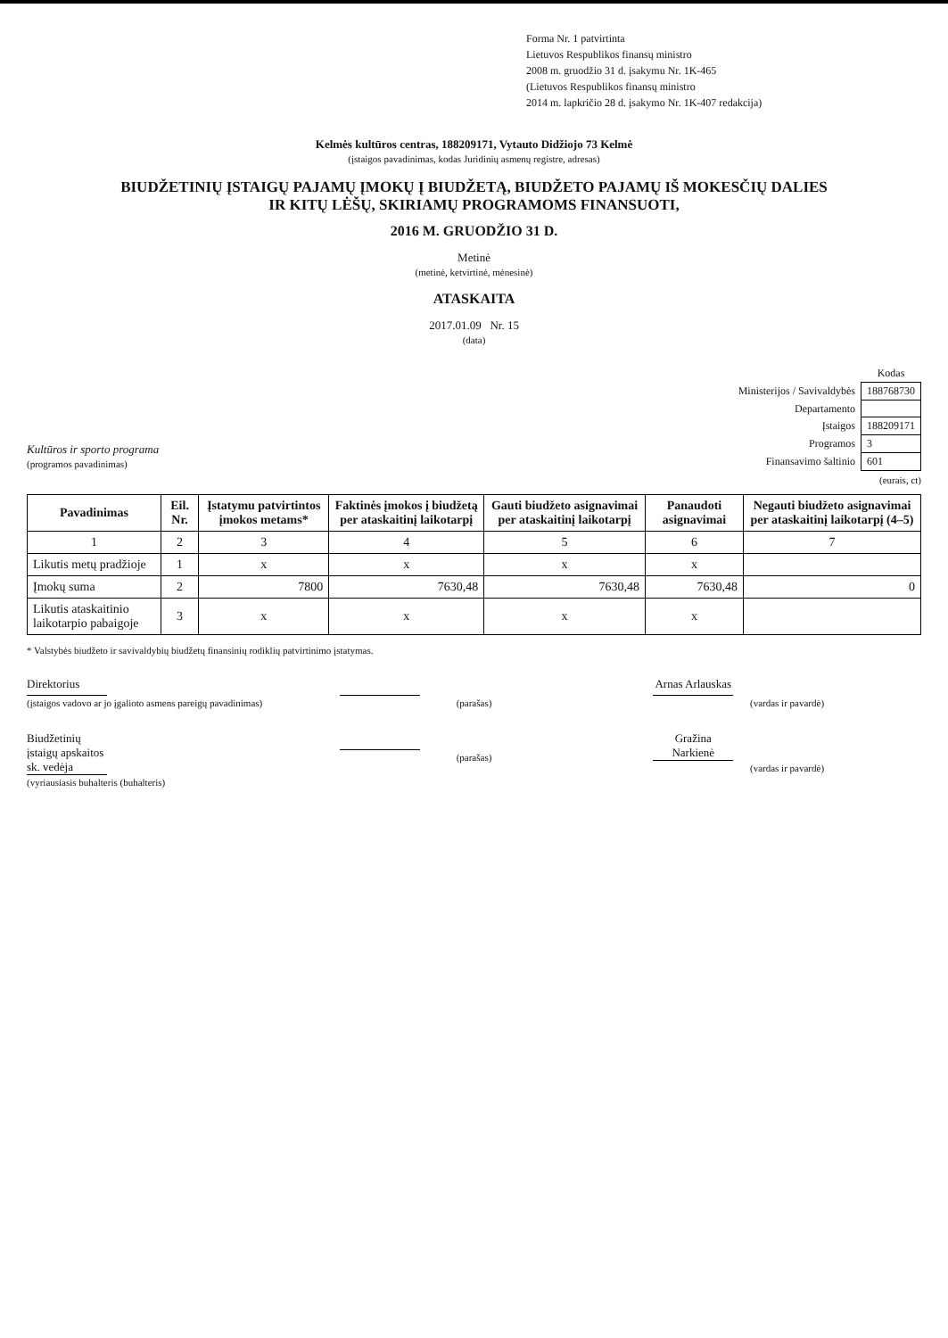Forma Nr. 1 patvirtinta
Lietuvos Respublikos finansų ministro
2008 m. gruodžio 31 d. įsakymu Nr. 1K-465
(Lietuvos Respublikos finansų ministro
2014 m. lapkričio 28 d. įsakymo Nr. 1K-407 redakcija)
Kelmės kultūros centras, 188209171, Vytauto Didžiojo 73 Kelmė
(įstaigos pavadinimas, kodas Juridinių asmenų registre, adresas)
BIUDŽETINIŲ ĮSTAIGŲ PAJAMŲ ĮMOKŲ Į BIUDŽETĄ, BIUDŽETO PAJAMŲ IŠ MOKESČIŲ DALIES
IR KITŲ LĖŠŲ, SKIRIAMŲ PROGRAMOMS FINANSUOTI,
2016 M. GRUODŽIO 31 D.
Metinė
(metinė, ketvirtinė, mėnesinė)
ATASKAITA
2017.01.09 Nr. 15
(data)
Kultūros ir sporto programa
(programos pavadinimas)
| | Kodas |
| Ministerijos / Savivaldybės | 188768730 |
| Departamento | |
| Įstaigos | 188209171 |
| Programos | 3 |
| Finansavimo šaltinio | 601 |
(eurais, ct)
| Pavadinimas | Eil. Nr. | Įstatymu patvirtintos įmokos metams* | Faktinės įmokos į biudžetą per ataskaitinį laikotarpį | Gauti biudžeto asignavimai per ataskaitinį laikotarpį | Panaudoti asignavimai | Negauti biudžeto asignavimai per ataskaitinį laikotarpį (4–5) |
| --- | --- | --- | --- | --- | --- | --- |
| 1 | 2 | 3 | 4 | 5 | 6 | 7 |
| Likutis metų pradžioje | 1 | x | x | x | x | |
| Įmokų suma | 2 | 7800 | 7630,48 | 7630,48 | 7630,48 | 0 |
| Likutis ataskaitinio laikotarpio pabaigoje | 3 | x | x | x | x | |
* Valstybės biudžeto ir savivaldybių biudžetų finansinių rodiklių patvirtinimo įstatymas.
Direktorius
(įstaigos vadovo ar jo įgalioto asmens pareigų pavadinimas)
(parašas)
Arnas Arlauskas
(vardas ir pavardė)
Biudžetinių įstaigų apskaitos sk. vedėja
(vyriausiasis buhalteris (buhalteris)
(parašas)
Gražina Narkienė
(vardas ir pavardė)